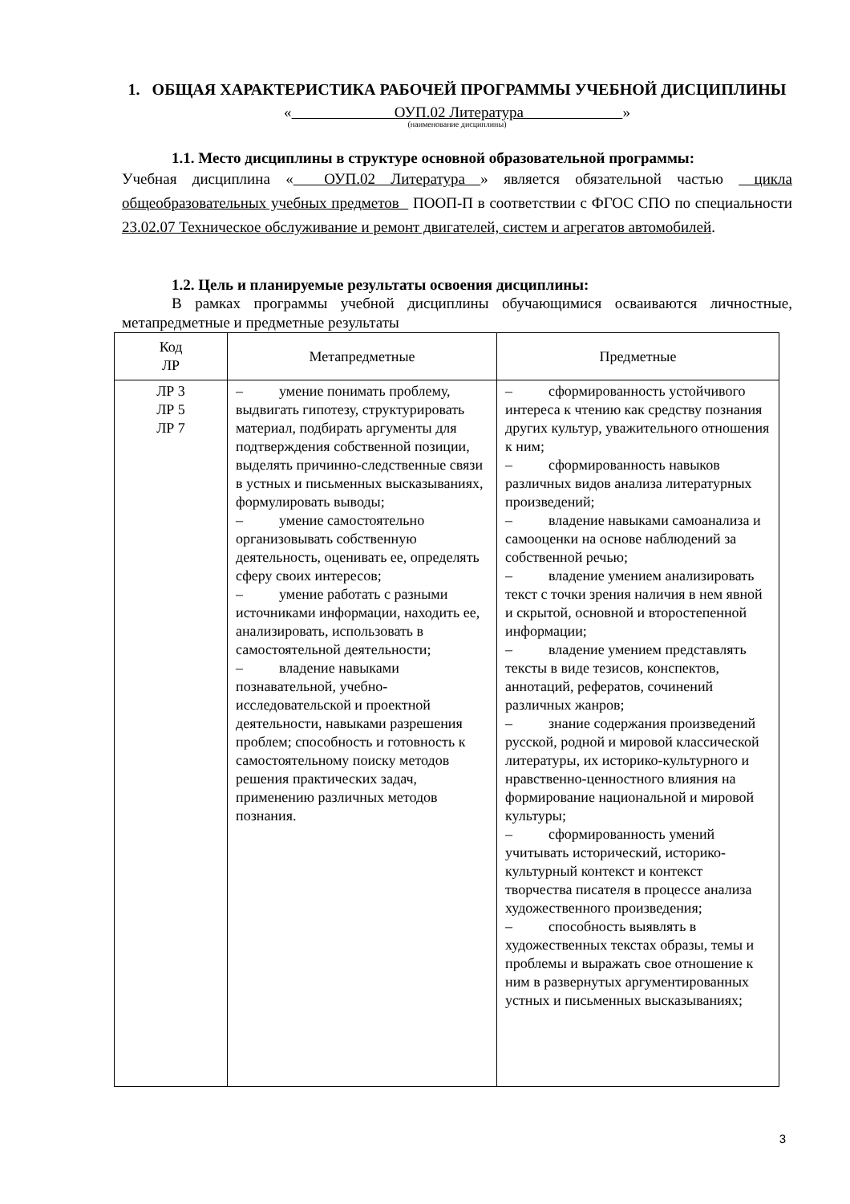1. ОБЩАЯ ХАРАКТЕРИСТИКА РАБОЧЕЙ ПРОГРАММЫ УЧЕБНОЙ ДИСЦИПЛИНЫ
« ОУП.02 Литература »
(наименование дисциплины)
1.1. Место дисциплины в структуре основной образовательной программы:
Учебная дисциплина « ОУП.02 Литература » является обязательной частью цикла общеобразовательных учебных предметов ПООП-П в соответствии с ФГОС СПО по специальности 23.02.07 Техническое обслуживание и ремонт двигателей, систем и агрегатов автомобилей.
1.2. Цель и планируемые результаты освоения дисциплины:
В рамках программы учебной дисциплины обучающимися осваиваются личностные, метапредметные и предметные результаты
| Код ЛР | Метапредметные | Предметные |
| --- | --- | --- |
| ЛР 3 ЛР 5 ЛР 7 | – умение понимать проблему, выдвигать гипотезу, структурировать материал, подбирать аргументы для подтверждения собственной позиции, выделять причинно-следственные связи в устных и письменных высказываниях, формулировать выводы; – умение самостоятельно организовывать собственную деятельность, оценивать ее, определять сферу своих интересов; – умение работать с разными источниками информации, находить ее, анализировать, использовать в самостоятельной деятельности; – владение навыками познавательной, учебно-исследовательской и проектной деятельности, навыками разрешения проблем; способность и готовность к самостоятельному поиску методов решения практических задач, применению различных методов познания. | – сформированность устойчивого интереса к чтению как средству познания других культур, уважительного отношения к ним; – сформированность навыков различных видов анализа литературных произведений; – владение навыками самоанализа и самооценки на основе наблюдений за собственной речью; – владение умением анализировать текст с точки зрения наличия в нем явной и скрытой, основной и второстепенной информации; – владение умением представлять тексты в виде тезисов, конспектов, аннотаций, рефератов, сочинений различных жанров; – знание содержания произведений русской, родной и мировой классической литературы, их историко-культурного и нравственно-ценностного влияния на формирование национальной и мировой культуры; – сформированность умений учитывать исторический, историко-культурный контекст и контекст творчества писателя в процессе анализа художественного произведения; – способность выявлять в художественных текстах образы, темы и проблемы и выражать свое отношение к ним в развернутых аргументированных устных и письменных высказываниях; |
3